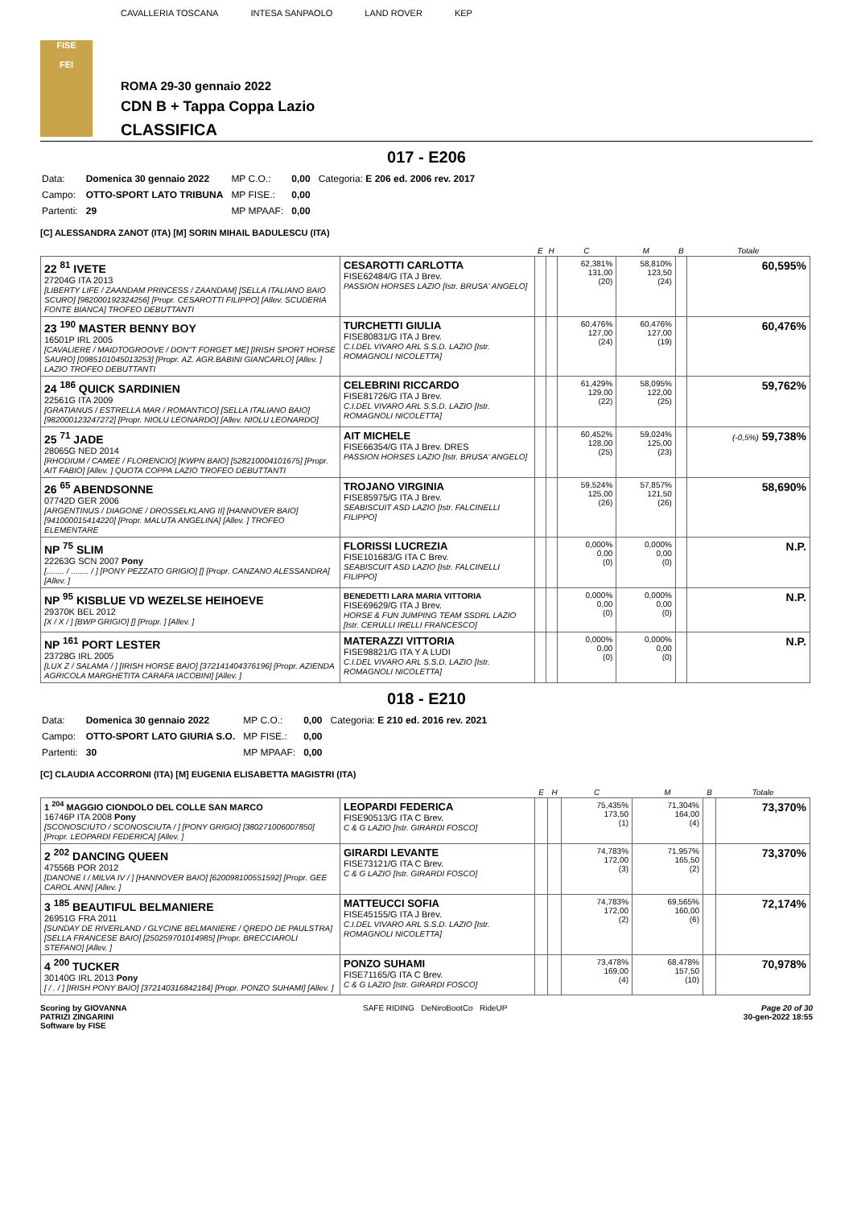FISE
FEI
CAVALLERIA TOSCANA INTESA SANPAOLO LAND ROVER KEP
ROMA 29-30 gennaio 2022
CDN B + Tappa Coppa Lazio
CLASSIFICA
017 - E206
| Data: | Domenica 30 gennaio 2022 | MP C.O.: | 0,00 | Categoria: E 206 ed. 2006 rev. 2017 |
| Campo: | OTTO-SPORT LATO TRIBUNA | MP FISE.: | 0,00 | |
| Partenti: | 29 | MP MPAAF: | 0,00 | |
[C] ALESSANDRA ZANOT (ITA) [M] SORIN MIHAIL BADULESCU (ITA)
| | | E | H | C | M | B | Totale |
| --- | --- | --- | --- | --- | --- | --- | --- |
| 22 <sup>81</sup> IVETE 27204G ITA 2013 [LIBERTY LIFE / ZAANDAM PRINCESS / ZAANDAM] [SELLA ITALIANO BAIO SCURO] [982000192324256] [Propr. CESAROTTI FILIPPO] [Allev. SCUDERIA FONTE BIANCA] TROFEO DEBUTTANTI | CESAROTTI CARLOTTA FISE62484/G ITA J Brev. PASSION HORSES LAZIO [Istr. BRUSA' ANGELO] | | | 62,381% 131,00 (20) | 58,810% 123,50 (24) | | 60,595% |
| 23 <sup>190</sup> MASTER BENNY BOY 16501P IRL 2005 [CAVALIERE / MAIDTOGROOVE / DON"T FORGET ME] [IRISH SPORT HORSE SAURO] [0985101045013253] [Propr. AZ. AGR.BABINI GIANCARLO] [Allev. ] LAZIO TROFEO DEBUTTANTI | TURCHETTI GIULIA FISE80831/G ITA J Brev. C.I.DEL VIVARO ARL S.S.D. LAZIO [Istr. ROMAGNOLI NICOLETTA] | | | 60,476% 127,00 (24) | 60,476% 127,00 (19) | | 60,476% |
| 24 <sup>186</sup> QUICK SARDINIEN 22561G ITA 2009 [GRATIANUS / ESTRELLA MAR / ROMANTICO] [SELLA ITALIANO BAIO] [982000123247272] [Propr. NIOLU LEONARDO] [Allev. NIOLU LEONARDO] | CELEBRINI RICCARDO FISE81726/G ITA J Brev. C.I.DEL VIVARO ARL S.S.D. LAZIO [Istr. ROMAGNOLI NICOLETTA] | | | 61,429% 129,00 (22) | 58,095% 122,00 (25) | | 59,762% |
| 25 <sup>71</sup> JADE 28065G NED 2014 [RHODIUM / CAMEE / FLORENCIO] [KWPN BAIO] [528210004101675] [Propr. AIT FABIO] [Allev. ] QUOTA COPPA LAZIO TROFEO DEBUTTANTI | AIT MICHELE FISE66354/G ITA J Brev. DRES PASSION HORSES LAZIO [Istr. BRUSA' ANGELO] | | | 60,452% 128,00 (25) | 59,024% 125,00 (23) | | (-0,5%) 59,738% |
| 26 <sup>65</sup> ABENDSONNE 07742D GER 2006 [ARGENTINUS / DIAGONE / DROSSELKLANG II] [HANNOVER BAIO] [941000015414220] [Propr. MALUTA ANGELINA] [Allev. ] TROFEO ELEMENTARE | TROJANO VIRGINIA FISE85975/G ITA J Brev. SEABISCUIT ASD LAZIO [Istr. FALCINELLI FILIPPO] | | | 59,524% 125,00 (26) | 57,857% 121,50 (26) | | 58,690% |
| NP <sup>75</sup> SLIM 22263G SCN 2007 Pony [........ / ........ / ] [PONY PEZZATO GRIGIO] [] [Propr. CANZANO ALESSANDRA] [Allev. ] | FLORISSI LUCREZIA FISE101683/G ITA C Brev. SEABISCUIT ASD LAZIO [Istr. FALCINELLI FILIPPO] | | | 0,000% 0,00 (0) | 0,000% 0,00 (0) | | N.P. |
| NP <sup>95</sup> KISBLUE VD WEZELSE HEIHOEVE 29370K BEL 2012 [X / X / ] [BWP GRIGIO] [] [Propr. ] [Allev. ] | BENEDETTI LARA MARIA VITTORIA FISE69629/G ITA J Brev. HORSE & FUN JUMPING TEAM SSDRL LAZIO [Istr. CERULLI IRELLI FRANCESCO] | | | 0,000% 0,00 (0) | 0,000% 0,00 (0) | | N.P. |
| NP <sup>161</sup> PORT LESTER 23728G IRL 2005 [LUX Z / SALAMA / ] [IRISH HORSE BAIO] [372141404376196] [Propr. AZIENDA AGRICOLA MARGHETITA CARAFA IACOBINI] [Allev. ] | MATERAZZI VITTORIA FISE98821/G ITA Y A LUDI C.I.DEL VIVARO ARL S.S.D. LAZIO [Istr. ROMAGNOLI NICOLETTA] | | | 0,000% 0,00 (0) | 0,000% 0,00 (0) | | N.P. |
018 - E210
| Data: | Domenica 30 gennaio 2022 | MP C.O.: | 0,00 | Categoria: E 210 ed. 2016 rev. 2021 |
| Campo: | OTTO-SPORT LATO GIURIA S.O. | MP FISE.: | 0,00 | |
| Partenti: | 30 | MP MPAAF: | 0,00 | |
[C] CLAUDIA ACCORRONI (ITA) [M] EUGENIA ELISABETTA MAGISTRI (ITA)
| | | E | H | C | M | B | Totale |
| --- | --- | --- | --- | --- | --- | --- | --- |
| 1 <sup>204</sup> MAGGIO CIONDOLO DEL COLLE SAN MARCO 16746P ITA 2008 Pony [SCONOSCIUTO / SCONOSCIUTA / ] [PONY GRIGIO] [380271006007850] [Propr. LEOPARDI FEDERICA] [Allev. ] | LEOPARDI FEDERICA FISE90513/G ITA C Brev. C & G LAZIO [Istr. GIRARDI FOSCO] | | | 75,435% 173,50 (1) | 71,304% 164,00 (4) | | 73,370% |
| 2 <sup>202</sup> DANCING QUEEN 47556B POR 2012 [DANONE I / MILVA IV / ] [HANNOVER BAIO] [620098100551592] [Propr. GEE CAROL ANN] [Allev. ] | GIRARDI LEVANTE FISE73121/G ITA C Brev. C & G LAZIO [Istr. GIRARDI FOSCO] | | | 74,783% 172,00 (3) | 71,957% 165,50 (2) | | 73,370% |
| 3 <sup>185</sup> BEAUTIFUL BELMANIERE 26951G FRA 2011 [SUNDAY DE RIVERLAND / GLYCINE BELMANIERE / QREDO DE PAULSTRA] [SELLA FRANCESE BAIO] [250259701014985] [Propr. BRECCIAROLI STEFANO] [Allev. ] | MATTEUCCI SOFIA FISE45155/G ITA J Brev. C.I.DEL VIVARO ARL S.S.D. LAZIO [Istr. ROMAGNOLI NICOLETTA] | | | 74,783% 172,00 (2) | 69,565% 160,00 (6) | | 72,174% |
| 4 <sup>200</sup> TUCKER 30140G IRL 2013 Pony [ / . / ] [IRISH PONY BAIO] [372140316842184] [Propr. PONZO SUHAMI] [Allev. ] | PONZO SUHAMI FISE71165/G ITA C Brev. C & G LAZIO [Istr. GIRARDI FOSCO] | | | 73,478% 169,00 (4) | 68,478% 157,50 (10) | | 70,978% |
Scoring by GIOVANNA
PATRIZI ZINGARINI
Software by FISE
SAFE RIDING DeNiroBootCo RideUP
Page 20 of 30
30-gen-2022 18:55